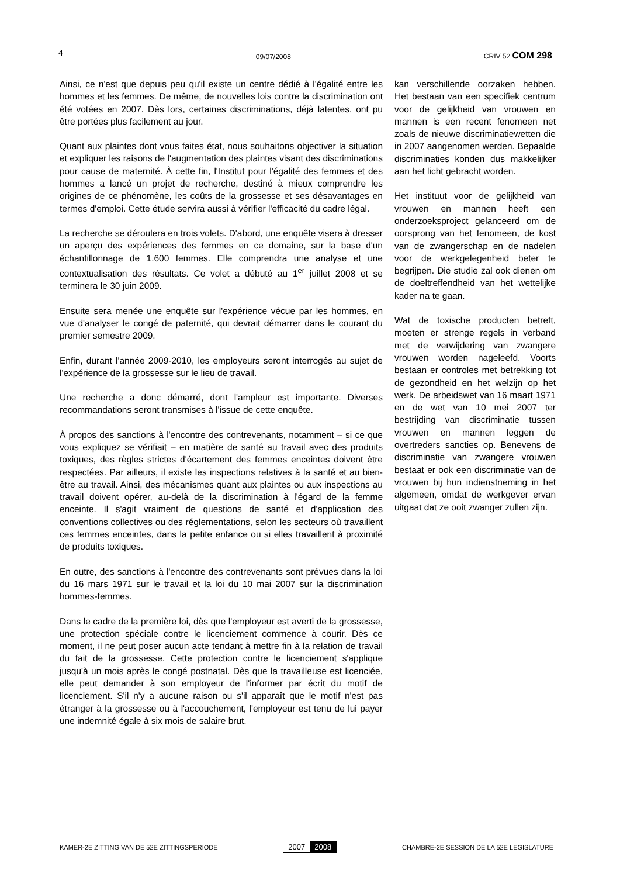4 09/07/2008 CRIV 52 COM 298
Ainsi, ce n'est que depuis peu qu'il existe un centre dédié à l'égalité entre les hommes et les femmes. De même, de nouvelles lois contre la discrimination ont été votées en 2007. Dès lors, certaines discriminations, déjà latentes, ont pu être portées plus facilement au jour.
Quant aux plaintes dont vous faites état, nous souhaitons objectiver la situation et expliquer les raisons de l'augmentation des plaintes visant des discriminations pour cause de maternité. À cette fin, l'Institut pour l'égalité des femmes et des hommes a lancé un projet de recherche, destiné à mieux comprendre les origines de ce phénomène, les coûts de la grossesse et ses désavantages en termes d'emploi. Cette étude servira aussi à vérifier l'efficacité du cadre légal.
La recherche se déroulera en trois volets. D'abord, une enquête visera à dresser un aperçu des expériences des femmes en ce domaine, sur la base d'un échantillonnage de 1.600 femmes. Elle comprendra une analyse et une contextualisation des résultats. Ce volet a débuté au 1<sup>er</sup> juillet 2008 et se terminera le 30 juin 2009.
Ensuite sera menée une enquête sur l'expérience vécue par les hommes, en vue d'analyser le congé de paternité, qui devrait démarrer dans le courant du premier semestre 2009.
Enfin, durant l'année 2009-2010, les employeurs seront interrogés au sujet de l'expérience de la grossesse sur le lieu de travail.
Une recherche a donc démarré, dont l'ampleur est importante. Diverses recommandations seront transmises à l'issue de cette enquête.
À propos des sanctions à l'encontre des contrevenants, notamment – si ce que vous expliquez se vérifiait – en matière de santé au travail avec des produits toxiques, des règles strictes d'écartement des femmes enceintes doivent être respectées. Par ailleurs, il existe les inspections relatives à la santé et au bien-être au travail. Ainsi, des mécanismes quant aux plaintes ou aux inspections au travail doivent opérer, au-delà de la discrimination à l'égard de la femme enceinte. Il s'agit vraiment de questions de santé et d'application des conventions collectives ou des réglementations, selon les secteurs où travaillent ces femmes enceintes, dans la petite enfance ou si elles travaillent à proximité de produits toxiques.
En outre, des sanctions à l'encontre des contrevenants sont prévues dans la loi du 16 mars 1971 sur le travail et la loi du 10 mai 2007 sur la discrimination hommes-femmes.
Dans le cadre de la première loi, dès que l'employeur est averti de la grossesse, une protection spéciale contre le licenciement commence à courir. Dès ce moment, il ne peut poser aucun acte tendant à mettre fin à la relation de travail du fait de la grossesse. Cette protection contre le licenciement s'applique jusqu'à un mois après le congé postnatal. Dès que la travailleuse est licenciée, elle peut demander à son employeur de l'informer par écrit du motif de licenciement. S'il n'y a aucune raison ou s'il apparaît que le motif n'est pas étranger à la grossesse ou à l'accouchement, l'employeur est tenu de lui payer une indemnité égale à six mois de salaire brut.
kan verschillende oorzaken hebben. Het bestaan van een specifiek centrum voor de gelijkheid van vrouwen en mannen is een recent fenomeen net zoals de nieuwe discriminatiewetten die in 2007 aangenomen werden. Bepaalde discriminaties konden dus makkelijker aan het licht gebracht worden.
Het instituut voor de gelijkheid van vrouwen en mannen heeft een onderzoeksproject gelanceerd om de oorsprong van het fenomeen, de kost van de zwangerschap en de nadelen voor de werkgelegenheid beter te begrijpen. Die studie zal ook dienen om de doeltreffendheid van het wettelijke kader na te gaan.
Wat de toxische producten betreft, moeten er strenge regels in verband met de verwijdering van zwangere vrouwen worden nageleefd. Voorts bestaan er controles met betrekking tot de gezondheid en het welzijn op het werk. De arbeidswet van 16 maart 1971 en de wet van 10 mei 2007 ter bestrijding van discriminatie tussen vrouwen en mannen leggen de overtreders sancties op. Benevens de discriminatie van zwangere vrouwen bestaat er ook een discriminatie van de vrouwen bij hun indienstneming in het algemeen, omdat de werkgever ervan uitgaat dat ze ooit zwanger zullen zijn.
KAMER-2E ZITTING VAN DE 52E ZITTINGSPERIODE
2007 2008
CHAMBRE-2E SESSION DE LA 52E LEGISLATURE